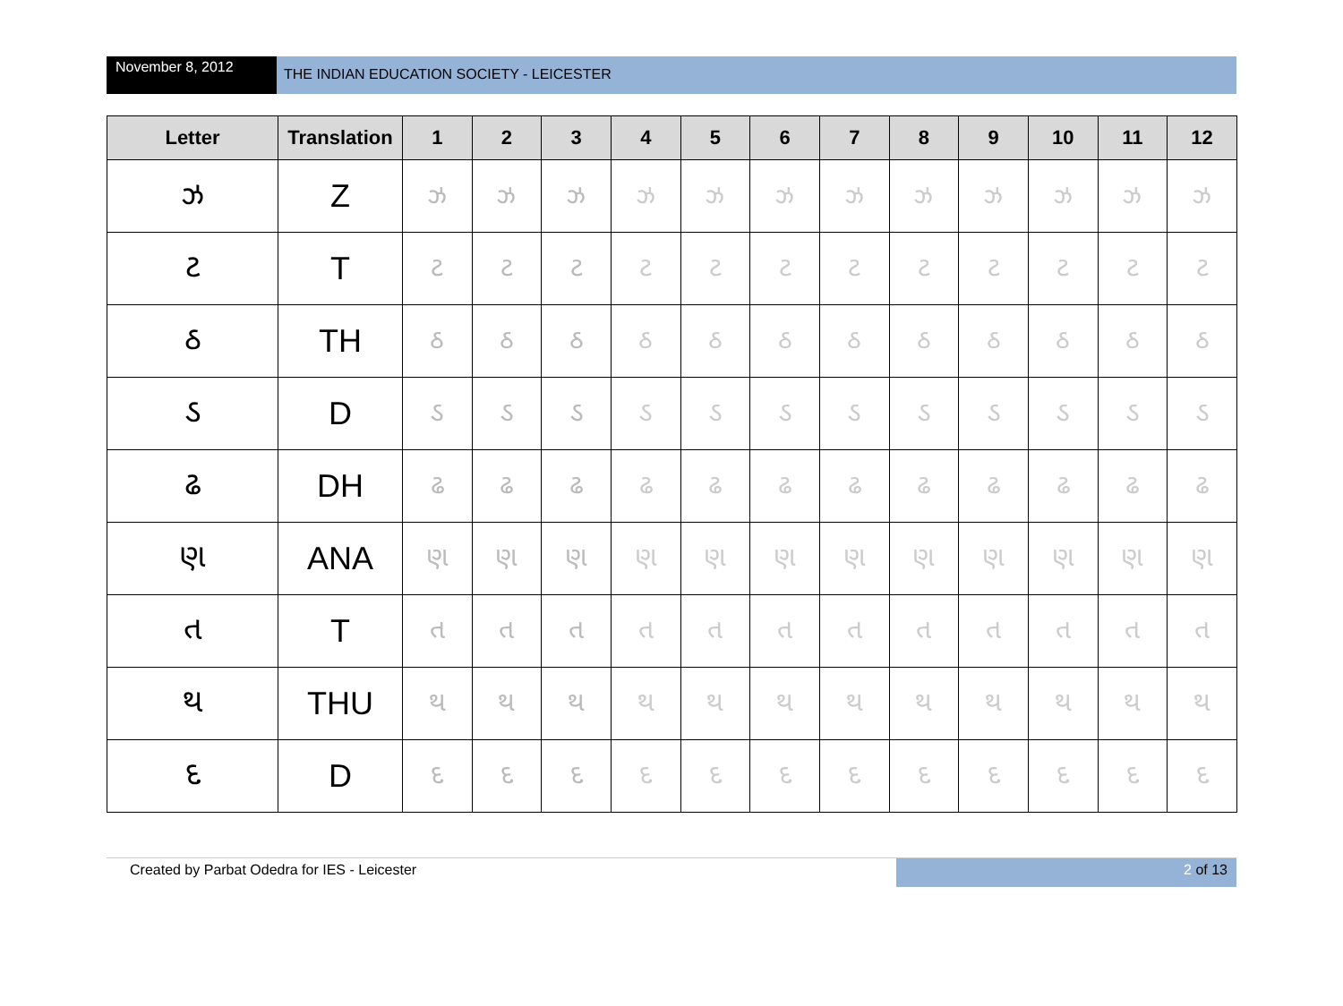November 8, 2012
THE INDIAN EDUCATION SOCIETY - LEICESTER
| Letter | Translation | 1 | 2 | 3 | 4 | 5 | 6 | 7 | 8 | 9 | 10 | 11 | 12 |
| --- | --- | --- | --- | --- | --- | --- | --- | --- | --- | --- | --- | --- | --- |
| ઝ | Z | ઝ | ઝ | ઝ | ઝ | ઝ | ઝ | ઝ | ઝ | ઝ | ઝ | ઝ | ઝ |
| ટ | T | ટ | ટ | ટ | ટ | ટ | ટ | ટ | ટ | ટ | ટ | ટ | ટ |
| ઠ | TH | ઠ | ઠ | ઠ | ઠ | ઠ | ઠ | ઠ | ઠ | ઠ | ઠ | ઠ | ઠ |
| ડ | D | ડ | ડ | ડ | ડ | ડ | ડ | ડ | ડ | ડ | ડ | ડ | ડ |
| ઢ | DH | ઢ | ઢ | ઢ | ઢ | ઢ | ઢ | ઢ | ઢ | ઢ | ઢ | ઢ | ઢ |
| ણ | ANA | ણ | ણ | ણ | ણ | ણ | ણ | ણ | ણ | ણ | ણ | ણ | ણ |
| ત | T | ત | ત | ત | ત | ત | ત | ત | ત | ત | ત | ત | ત |
| થ | THU | થ | થ | થ | થ | થ | થ | થ | થ | થ | થ | થ | થ |
| દ | D | દ | દ | દ | દ | દ | દ | દ | દ | દ | દ | દ | દ |
Created by Parbat Odedra for IES - Leicester
2 of 13